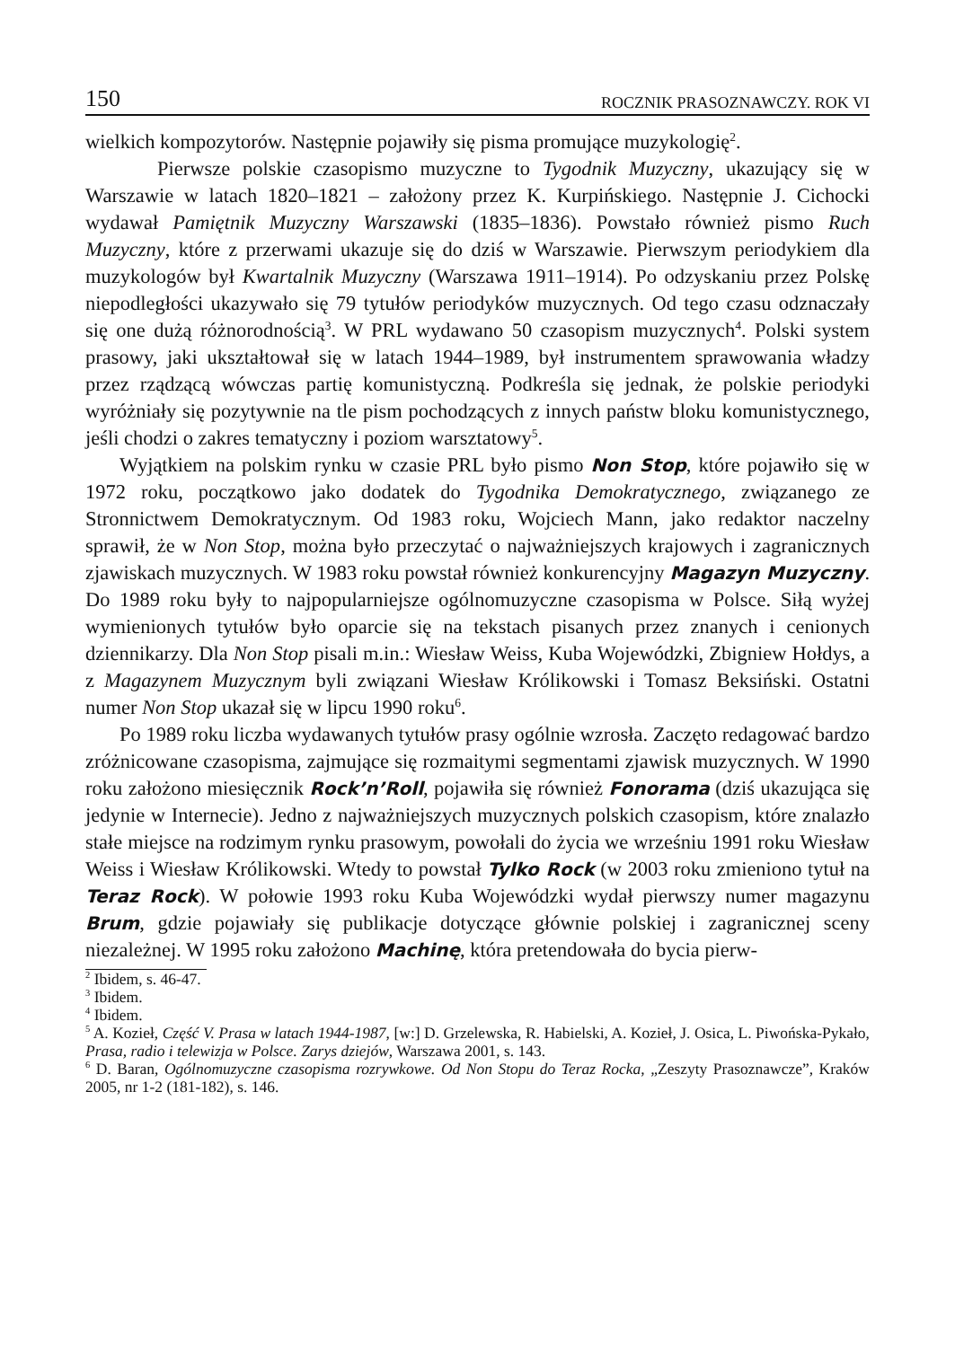150 ROCZNIK PRASOZNAWCZY. ROK VI
wielkich kompozytorów. Następnie pojawiły się pisma promujące muzykologię<sup>2</sup>.
Pierwsze polskie czasopismo muzyczne to Tygodnik Muzyczny, ukazujący się w Warszawie w latach 1820–1821 – założony przez K. Kurpińskiego. Następnie J. Cichocki wydawał Pamiętnik Muzyczny Warszawski (1835–1836). Powstało również pismo Ruch Muzyczny, które z przerwami ukazuje się do dziś w Warszawie. Pierwszym periodykiem dla muzykologów był Kwartalnik Muzyczny (Warszawa 1911–1914). Po odzyskaniu przez Polskę niepodległości ukazywało się 79 tytułów periodyków muzycznych. Od tego czasu odznaczały się one dużą różnorodnością<sup>3</sup>. W PRL wydawano 50 czasopism muzycznych<sup>4</sup>. Polski system prasowy, jaki ukształtował się w latach 1944–1989, był instrumentem sprawowania władzy przez rządzącą wówczas partię komunistyczną. Podkreśla się jednak, że polskie periodyki wyróżniały się pozytywnie na tle pism pochodzących z innych państw bloku komunistycznego, jeśli chodzi o zakres tematyczny i poziom warsztatowy<sup>5</sup>.
Wyjątkiem na polskim rynku w czasie PRL było pismo Non Stop, które pojawiło się w 1972 roku, początkowo jako dodatek do Tygodnika Demokratycznego, związanego ze Stronnictwem Demokratycznym. Od 1983 roku, Wojciech Mann, jako redaktor naczelny sprawił, że w Non Stop, można było przeczytać o najważniejszych krajowych i zagranicznych zjawiskach muzycznych. W 1983 roku powstał również konkurencyjny Magazyn Muzyczny. Do 1989 roku były to najpopularniejsze ogólnomuzyczne czasopisma w Polsce. Siłą wyżej wymienionych tytułów było oparcie się na tekstach pisanych przez znanych i cenionych dziennikarzy. Dla Non Stop pisali m.in.: Wiesław Weiss, Kuba Wojewódzki, Zbigniew Hołdys, a z Magazynem Muzycznym byli związani Wiesław Królikowski i Tomasz Beksiński. Ostatni numer Non Stop ukazał się w lipcu 1990 roku<sup>6</sup>.
Po 1989 roku liczba wydawanych tytułów prasy ogólnie wzrosła. Zaczęto redagować bardzo zróżnicowane czasopisma, zajmujące się rozmaitymi segmentami zjawisk muzycznych. W 1990 roku założono miesięcznik Rock’n’Roll, pojawiła się również Fonorama (dziś ukazująca się jedynie w Internecie). Jedno z najważniejszych muzycznych polskich czasopism, które znalazło stałe miejsce na rodzimym rynku prasowym, powołali do życia we wrześniu 1991 roku Wiesław Weiss i Wiesław Królikowski. Wtedy to powstał Tylko Rock (w 2003 roku zmieniono tytuł na Teraz Rock). W połowie 1993 roku Kuba Wojewódzki wydał pierwszy numer magazynu Brum, gdzie pojawiały się publikacje dotyczące głównie polskiej i zagranicznej sceny niezależnej. W 1995 roku założono Machinę, która pretendowała do bycia pierw-
<sup>2</sup> Ibidem, s. 46-47.
<sup>3</sup> Ibidem.
<sup>4</sup> Ibidem.
<sup>5</sup> A. Kozieł, Część V. Prasa w latach 1944-1987, [w:] D. Grzelewska, R. Habielski, A. Kozieł, J. Osica, L. Piwońska-Pykało, Prasa, radio i telewizja w Polsce. Zarys dziejów, Warszawa 2001, s. 143.
<sup>6</sup> D. Baran, Ogólnomuzyczne czasopisma rozrywkowe. Od Non Stopu do Teraz Rocka, „Zeszyty Prasoznawcze”, Kraków 2005, nr 1-2 (181-182), s. 146.